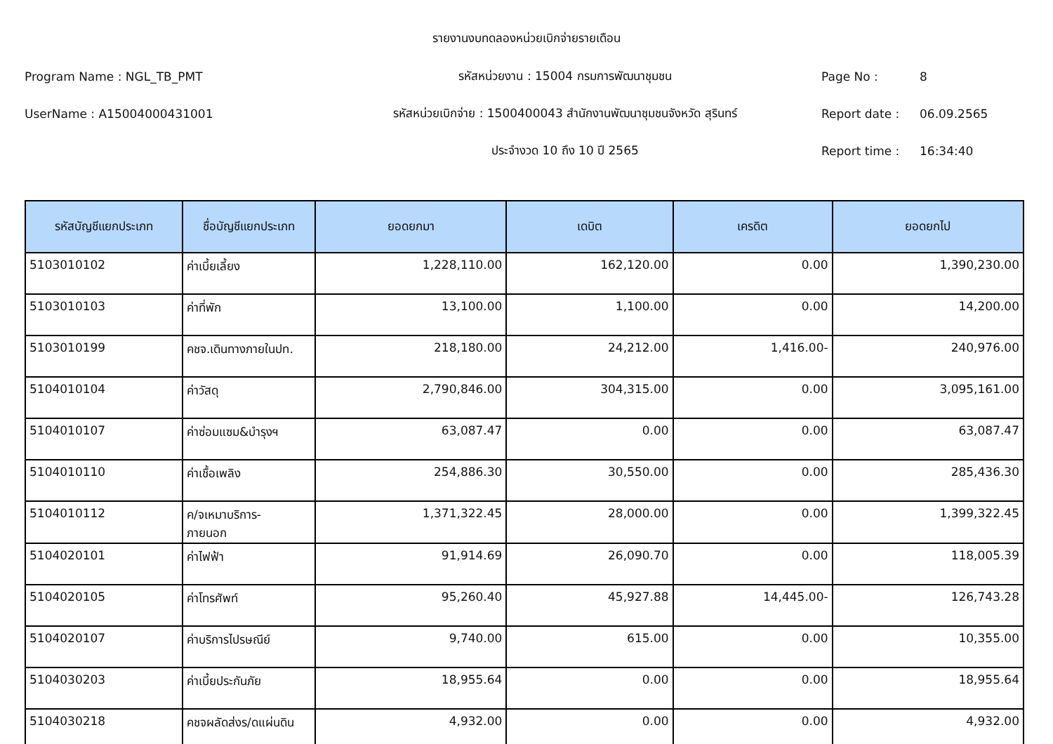รายงานงบทดลองหน่วยเบิกจ่ายรายเดือน
Program Name : NGL_TB_PMT รหัสหน่วยงาน : 15004 กรมการพัฒนาชุมชน Page No : 8
UserName : A15004000431001
รหัสหน่วยเบิกจ่าย : 1500400043 สำนักงานพัฒนาชุมชนจังหวัด สุรินทร์
Report date : 06.09.2565
ประจำงวด 10 ถึง 10 ปี 2565 Report time : 16:34:40
| รหัสบัญชีแยกประเภท | ชื่อบัญชีแยกประเภท | ยอดยกมา | เดบิต | เครดิต | ยอดยกไป |
| --- | --- | --- | --- | --- | --- |
| 5103010102 | ค่าเบี้ยเลี้ยง | 1,228,110.00 | 162,120.00 | 0.00 | 1,390,230.00 |
| 5103010103 | ค่าที่พัก | 13,100.00 | 1,100.00 | 0.00 | 14,200.00 |
| 5103010199 | คชจ.เดินทางภายในปท. | 218,180.00 | 24,212.00 | 1,416.00- | 240,976.00 |
| 5104010104 | ค่าวัสดุ | 2,790,846.00 | 304,315.00 | 0.00 | 3,095,161.00 |
| 5104010107 | ค่าซ่อมแซม&บำรุงฯ | 63,087.47 | 0.00 | 0.00 | 63,087.47 |
| 5104010110 | ค่าเชื้อเพลิง | 254,886.30 | 30,550.00 | 0.00 | 285,436.30 |
| 5104010112 | ค/จเหมาบริการ- ภายนอก | 1,371,322.45 | 28,000.00 | 0.00 | 1,399,322.45 |
| 5104020101 | ค่าไฟฟ้า | 91,914.69 | 26,090.70 | 0.00 | 118,005.39 |
| 5104020105 | ค่าโทรศัพท์ | 95,260.40 | 45,927.88 | 14,445.00- | 126,743.28 |
| 5104020107 | ค่าบริการไปรษณีย์ | 9,740.00 | 615.00 | 0.00 | 10,355.00 |
| 5104030203 | ค่าเบี้ยประกันภัย | 18,955.64 | 0.00 | 0.00 | 18,955.64 |
| 5104030218 | คชจผลัดส่งร/ดแผ่นดิน | 4,932.00 | 0.00 | 0.00 | 4,932.00 |